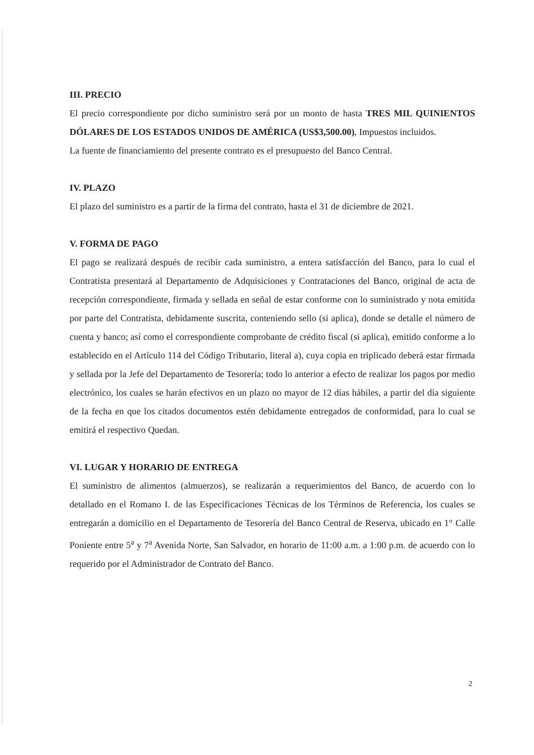III. PRECIO
El precio correspondiente por dicho suministro será por un monto de hasta TRES MIL QUINIENTOS DÓLARES DE LOS ESTADOS UNIDOS DE AMÉRICA (US$3,500.00), Impuestos incluidos.
La fuente de financiamiento del presente contrato es el presupuesto del Banco Central.
IV. PLAZO
El plazo del suministro es a partir de la firma del contrato, hasta el 31 de diciembre de 2021.
V. FORMA DE PAGO
El pago se realizará después de recibir cada suministro, a entera satisfacción del Banco, para lo cual el Contratista presentará al Departamento de Adquisiciones y Contrataciones del Banco, original de acta de recepción correspondiente, firmada y sellada en señal de estar conforme con lo suministrado y nota emitida por parte del Contratista, debidamente suscrita, conteniendo sello (si aplica), donde se detalle el número de cuenta y banco; así como el correspondiente comprobante de crédito fiscal (si aplica), emitido conforme a lo establecido en el Artículo 114 del Código Tributario, literal a), cuya copia en triplicado deberá estar firmada y sellada por la Jefe del Departamento de Tesorería; todo lo anterior a efecto de realizar los pagos por medio electrónico, los cuales se harán efectivos en un plazo no mayor de 12 días hábiles, a partir del día siguiente de la fecha en que los citados documentos estén debidamente entregados de conformidad, para lo cual se emitirá el respectivo Quedan.
VI. LUGAR Y HORARIO DE ENTREGA
El suministro de alimentos (almuerzos), se realizarán a requerimientos del Banco, de acuerdo con lo detallado en el Romano I. de las Especificaciones Técnicas de los Términos de Referencia, los cuales se entregarán a domicilio en el Departamento de Tesorería del Banco Central de Reserva, ubicado en 1° Calle Poniente entre 5<sup>a</sup> y 7<sup>a</sup> Avenida Norte, San Salvador, en horario de 11:00 a.m. a 1:00 p.m. de acuerdo con lo requerido por el Administrador de Contrato del Banco.
2